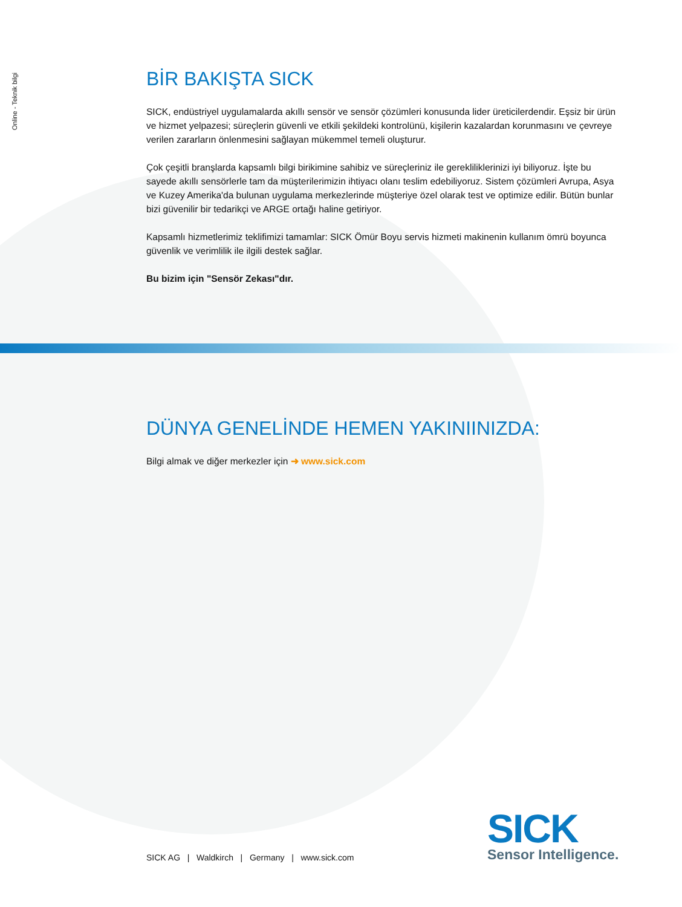Online - Teknik bilgi
BİR BAKIŞTA SICK
SICK, endüstriyel uygulamalarda akıllı sensör ve sensör çözümleri konusunda lider üreticilerdendir. Eşsiz bir ürün ve hizmet yelpazesi; süreçlerin güvenli ve etkili şekildeki kontrolünü, kişilerin kazalardan korunmasını ve çevreye verilen zararların önlenmesini sağlayan mükemmel temeli oluşturur.
Çok çeşitli branşlarda kapsamlı bilgi birikimine sahibiz ve süreçleriniz ile gereklilikl­erinizi iyi biliyoruz. İşte bu sayede akıllı sensörlerle tam da müşterilerimizin ihtiyacı olanı teslim edebiliyoruz. Sistem çözümleri Avrupa, Asya ve Kuzey Amerika'da bulunan uygulama merkezlerinde müşteriye özel olarak test ve optimize edilir. Bütün bunlar bizi güvenilir bir tedarikçi ve ARGE ortağı haline getiriyor.
Kapsamlı hizmetlerimiz teklifimizi tamamlar: SICK Ömür Boyu servis hizmeti makinenin kullanım ömrü boyunca güvenlik ve verimlilik ile ilgili destek sağlar.
Bu bizim için "Sensör Zekası"dır.
DÜNYA GENELİNDE HEMEN YAKINIINIZDA:
Bilgi almak ve diğer merkezler için ➜ www.sick.com
SICK AG | Waldkirch | Germany | www.sick.com
SICK
Sensor Intelligence.